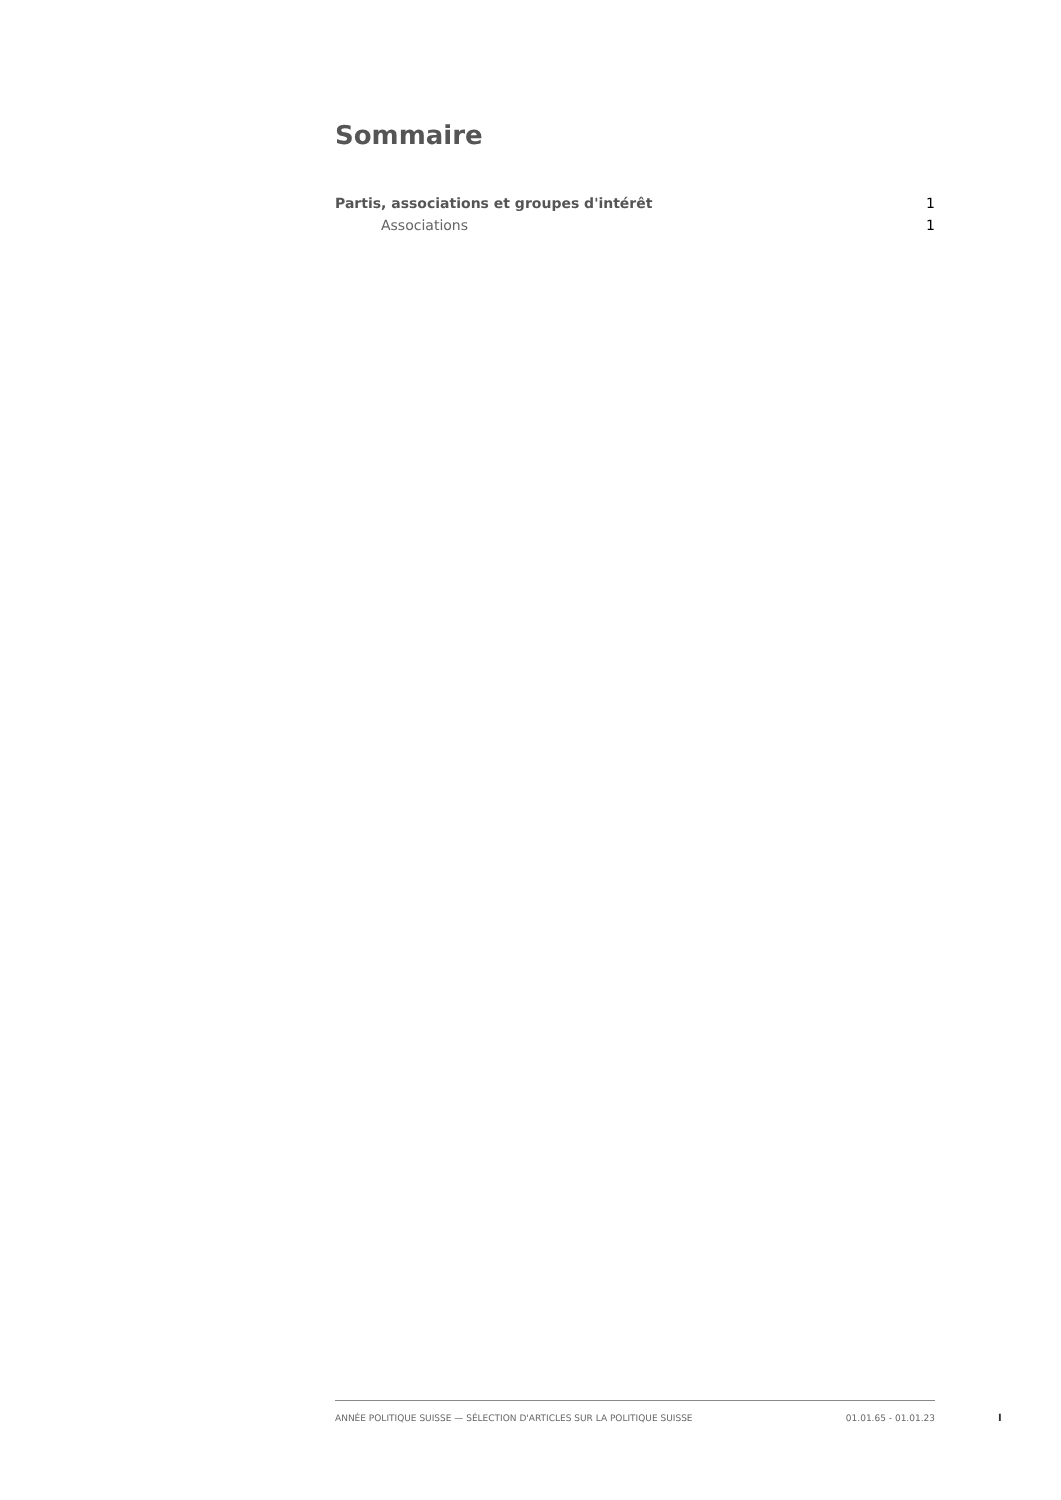Sommaire
Partis, associations et groupes d'intérêt 1
Associations 1
ANNÉE POLITIQUE SUISSE — SÉLECTION D'ARTICLES SUR LA POLITIQUE SUISSE 01.01.65 - 01.01.23
I